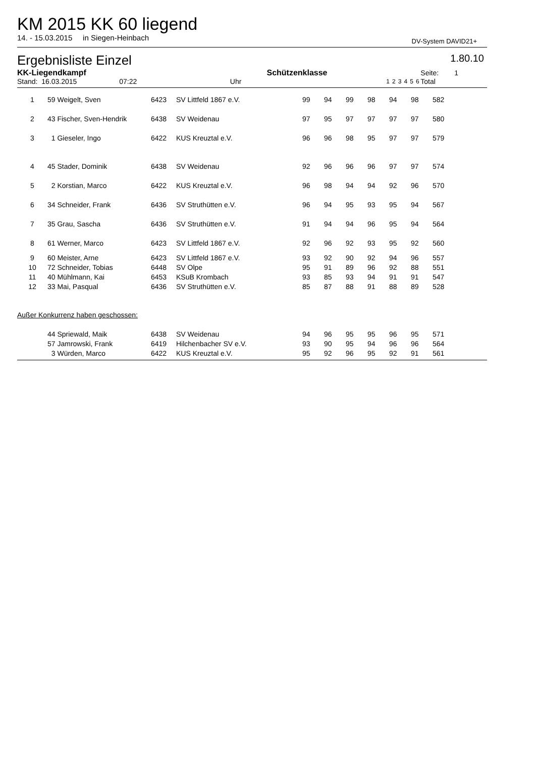KM 2015 KK 60 liegend
14. - 15.03.2015 in Siegen-Heinbach DV-System DAVID21+
Ergebnisliste Einzel 1.80.10
| KK-Liegendkampf | | Schützenklasse | | | | | | | | Seite: 1 |
| --- | --- | --- | --- | --- | --- | --- | --- | --- | --- | --- |
| Stand: 16.03.2015 07:22 | Uhr | | | 1 | 2 | 3 | 4 | 5 | 6 | Total |
| 1 | 59 Weigelt, Sven | 6423 | SV Littfeld 1867 e.V. | 99 | 94 | 99 | 98 | 94 | 98 | 582 |
| 2 | 43 Fischer, Sven-Hendrik | 6438 | SV Weidenau | 97 | 95 | 97 | 97 | 97 | 97 | 580 |
| 3 | 1 Gieseler, Ingo | 6422 | KUS Kreuztal e.V. | 96 | 96 | 98 | 95 | 97 | 97 | 579 |
| 4 | 45 Stader, Dominik | 6438 | SV Weidenau | 92 | 96 | 96 | 96 | 97 | 97 | 574 |
| 5 | 2 Korstian, Marco | 6422 | KUS Kreuztal e.V. | 96 | 98 | 94 | 94 | 92 | 96 | 570 |
| 6 | 34 Schneider, Frank | 6436 | SV Struthütten e.V. | 96 | 94 | 95 | 93 | 95 | 94 | 567 |
| 7 | 35 Grau, Sascha | 6436 | SV Struthütten e.V. | 91 | 94 | 94 | 96 | 95 | 94 | 564 |
| 8 | 61 Werner, Marco | 6423 | SV Littfeld 1867 e.V. | 92 | 96 | 92 | 93 | 95 | 92 | 560 |
| 9 | 60 Meister, Arne | 6423 | SV Littfeld 1867 e.V. | 93 | 92 | 90 | 92 | 94 | 96 | 557 |
| 10 | 72 Schneider, Tobias | 6448 | SV Olpe | 95 | 91 | 89 | 96 | 92 | 88 | 551 |
| 11 | 40 Mühlmann, Kai | 6453 | KSuB Krombach | 93 | 85 | 93 | 94 | 91 | 91 | 547 |
| 12 | 33 Mai, Pasqual | 6436 | SV Struthütten e.V. | 85 | 87 | 88 | 91 | 88 | 89 | 528 |
| Außer Konkurrenz haben geschossen: | | | | | | | | | | |
| | 44 Spriewald, Maik | 6438 | SV Weidenau | 94 | 96 | 95 | 95 | 96 | 95 | 571 |
| | 57 Jamrowski, Frank | 6419 | Hilchenbacher SV e.V. | 93 | 90 | 95 | 94 | 96 | 96 | 564 |
| | 3 Würden, Marco | 6422 | KUS Kreuztal e.V. | 95 | 92 | 96 | 95 | 92 | 91 | 561 |